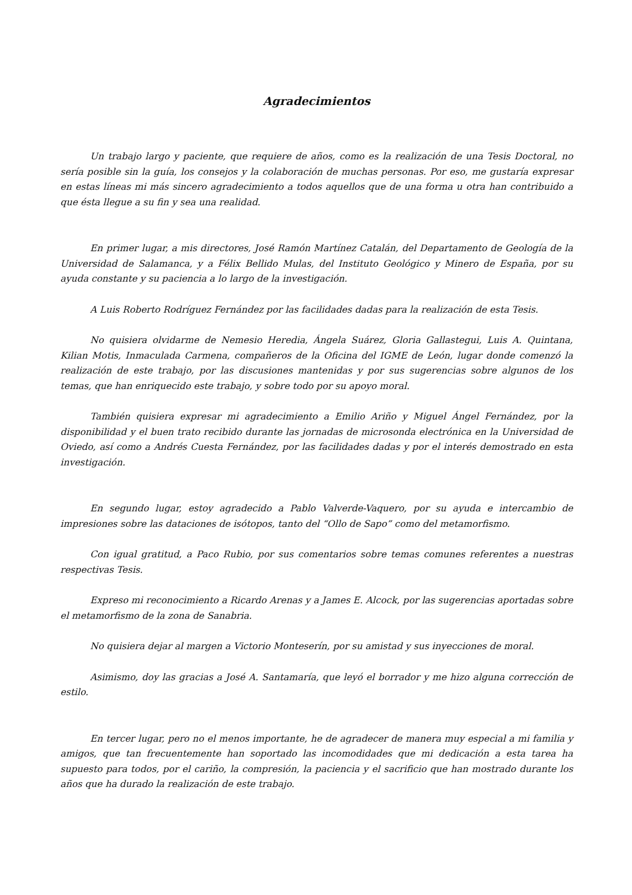Agradecimientos
Un trabajo largo y paciente, que requiere de años, como es la realización de una Tesis Doctoral, no sería posible sin la guía, los consejos y la colaboración de muchas personas. Por eso, me gustaría expresar en estas líneas mi más sincero agradecimiento a todos aquellos que de una forma u otra han contribuido a que ésta llegue a su fin y sea una realidad.
En primer lugar, a mis directores, José Ramón Martínez Catalán, del Departamento de Geología de la Universidad de Salamanca, y a Félix Bellido Mulas, del Instituto Geológico y Minero de España, por su ayuda constante y su paciencia a lo largo de la investigación.
A Luis Roberto Rodríguez Fernández por las facilidades dadas para la realización de esta Tesis.
No quisiera olvidarme de Nemesio Heredia, Ángela Suárez, Gloria Gallastegui, Luis A. Quintana, Kilian Motis, Inmaculada Carmena, compañeros de la Oficina del IGME de León, lugar donde comenzó la realización de este trabajo, por las discusiones mantenidas y por sus sugerencias sobre algunos de los temas, que han enriquecido este trabajo, y sobre todo por su apoyo moral.
También quisiera expresar mi agradecimiento a Emilio Ariño y Miguel Ángel Fernández, por la disponibilidad y el buen trato recibido durante las jornadas de microsonda electrónica en la Universidad de Oviedo, así como a Andrés Cuesta Fernández, por las facilidades dadas y por el interés demostrado en esta investigación.
En segundo lugar, estoy agradecido a Pablo Valverde-Vaquero, por su ayuda e intercambio de impresiones sobre las dataciones de isótopos, tanto del “Ollo de Sapo” como del metamorfismo.
Con igual gratitud, a Paco Rubio, por sus comentarios sobre temas comunes referentes a nuestras respectivas Tesis.
Expreso mi reconocimiento a Ricardo Arenas y a James E. Alcock, por las sugerencias aportadas sobre el metamorfismo de la zona de Sanabria.
No quisiera dejar al margen a Victorio Monteserín, por su amistad y sus inyecciones de moral.
Asimismo, doy las gracias a José A. Santamaría, que leyó el borrador y me hizo alguna corrección de estilo.
En tercer lugar, pero no el menos importante, he de agradecer de manera muy especial a mi familia y amigos, que tan frecuentemente han soportado las incomodidades que mi dedicación a esta tarea ha supuesto para todos, por el cariño, la compresión, la paciencia y el sacrificio que han mostrado durante los años que ha durado la realización de este trabajo.